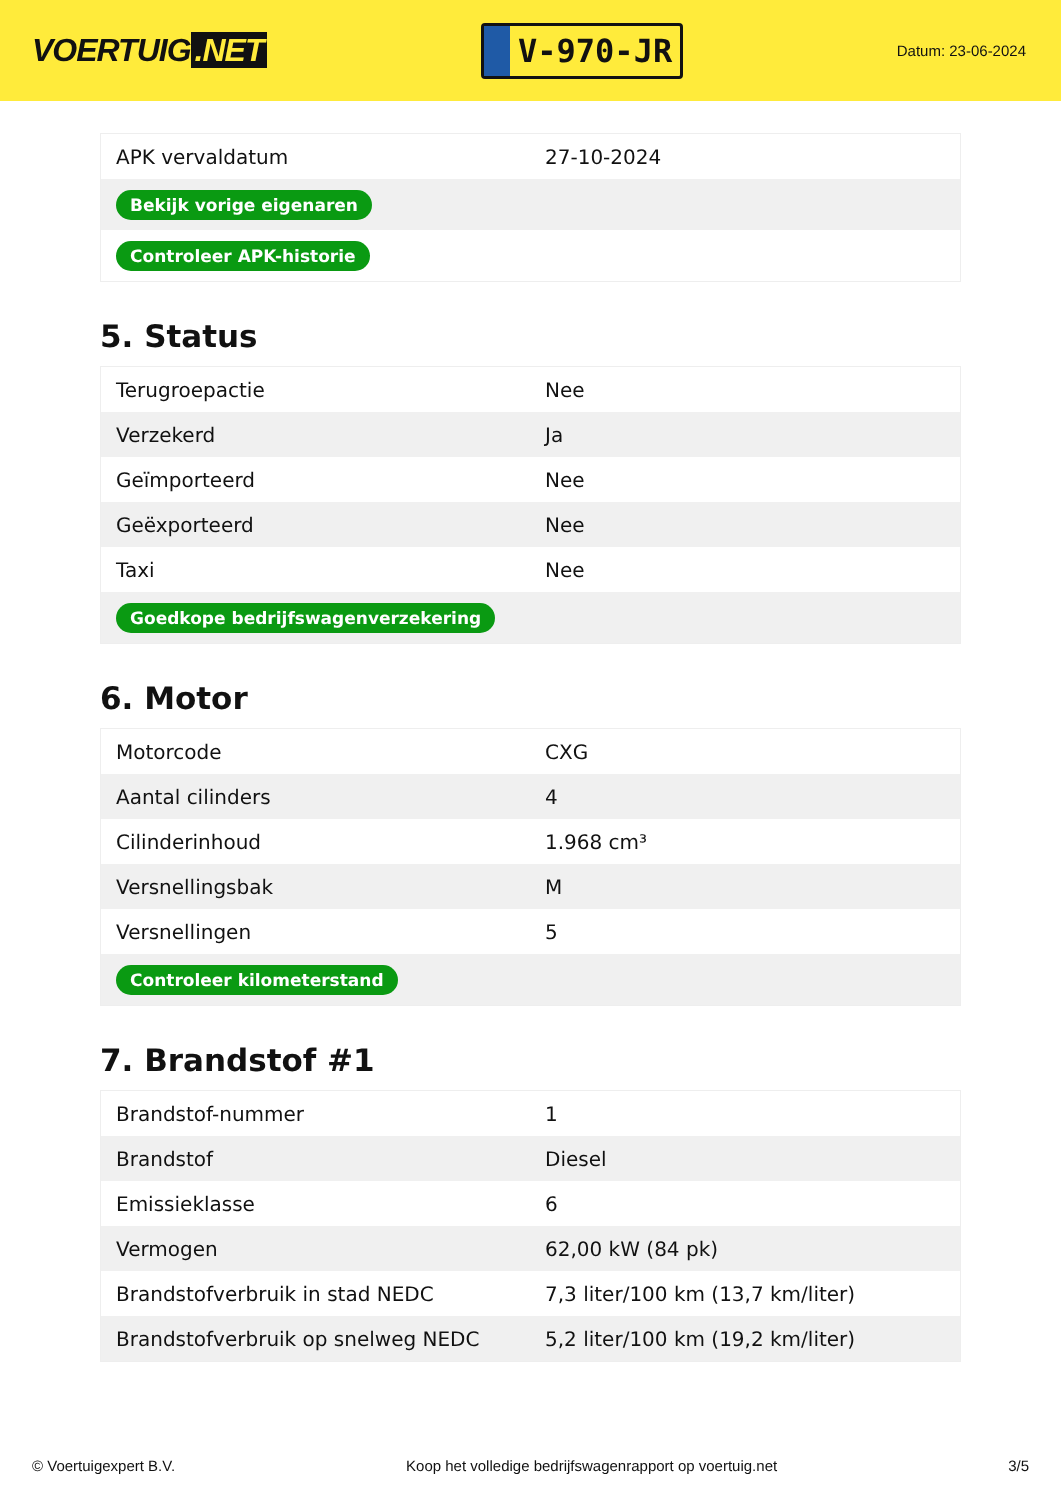VOERTUIG.NET
V-970-JR
Datum: 23-06-2024
| APK vervaldatum | 27-10-2024 |
| Bekijk vorige eigenaren | |
| Controleer APK-historie | |
5. Status
| Terugroepactie | Nee |
| Verzekerd | Ja |
| Geïmporteerd | Nee |
| Geëxporteerd | Nee |
| Taxi | Nee |
| Goedkope bedrijfswagenverzekering | |
6. Motor
| Motorcode | CXG |
| Aantal cilinders | 4 |
| Cilinderinhoud | 1.968 cm³ |
| Versnellingsbak | M |
| Versnellingen | 5 |
| Controleer kilometerstand | |
7. Brandstof #1
| Brandstof-nummer | 1 |
| Brandstof | Diesel |
| Emissieklasse | 6 |
| Vermogen | 62,00 kW (84 pk) |
| Brandstofverbruik in stad NEDC | 7,3 liter/100 km (13,7 km/liter) |
| Brandstofverbruik op snelweg NEDC | 5,2 liter/100 km (19,2 km/liter) |
© Voertuigexpert B.V. Koop het volledige bedrijfswagenrapport op voertuig.net 3/5